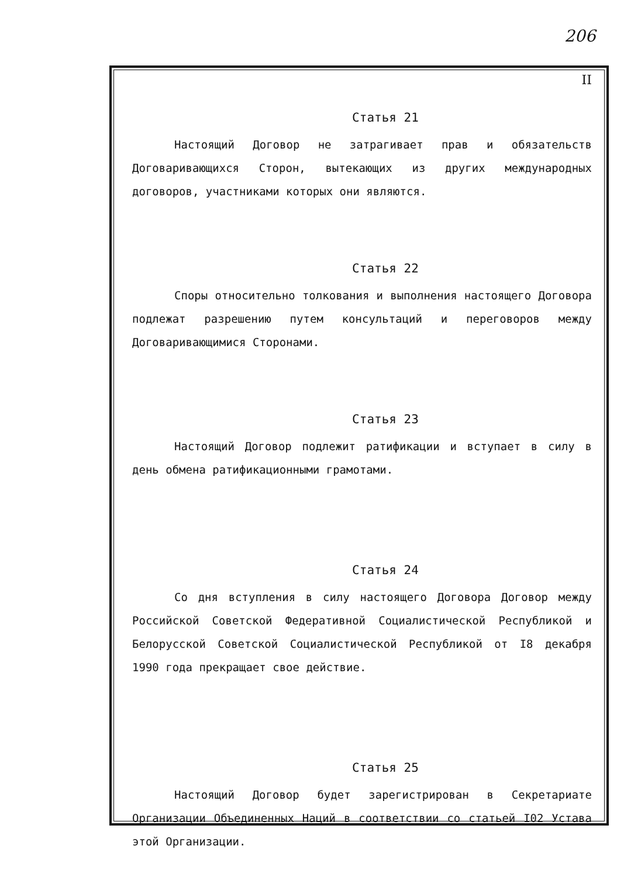206
II
Статья 21
Настоящий Договор не затрагивает прав и обязательств Договаривающихся Сторон, вытекающих из других международных договоров, участниками которых они являются.
Статья 22
Споры относительно толкования и выполнения настоящего Договора подлежат разрешению путем консультаций и переговоров между Договаривающимися Сторонами.
Статья 23
Настоящий Договор подлежит ратификации и вступает в силу в день обмена ратификационными грамотами.
Статья 24
Со дня вступления в силу настоящего Договора Договор между Российской Советской Федеративной Социалистической Республикой и Белорусской Советской Социалистической Республикой от I8 декабря 1990 года прекращает свое действие.
Статья 25
Настоящий Договор будет зарегистрирован в Секретариате Организации Объединенных Наций в соответствии со статьей I02 Устава этой Организации.